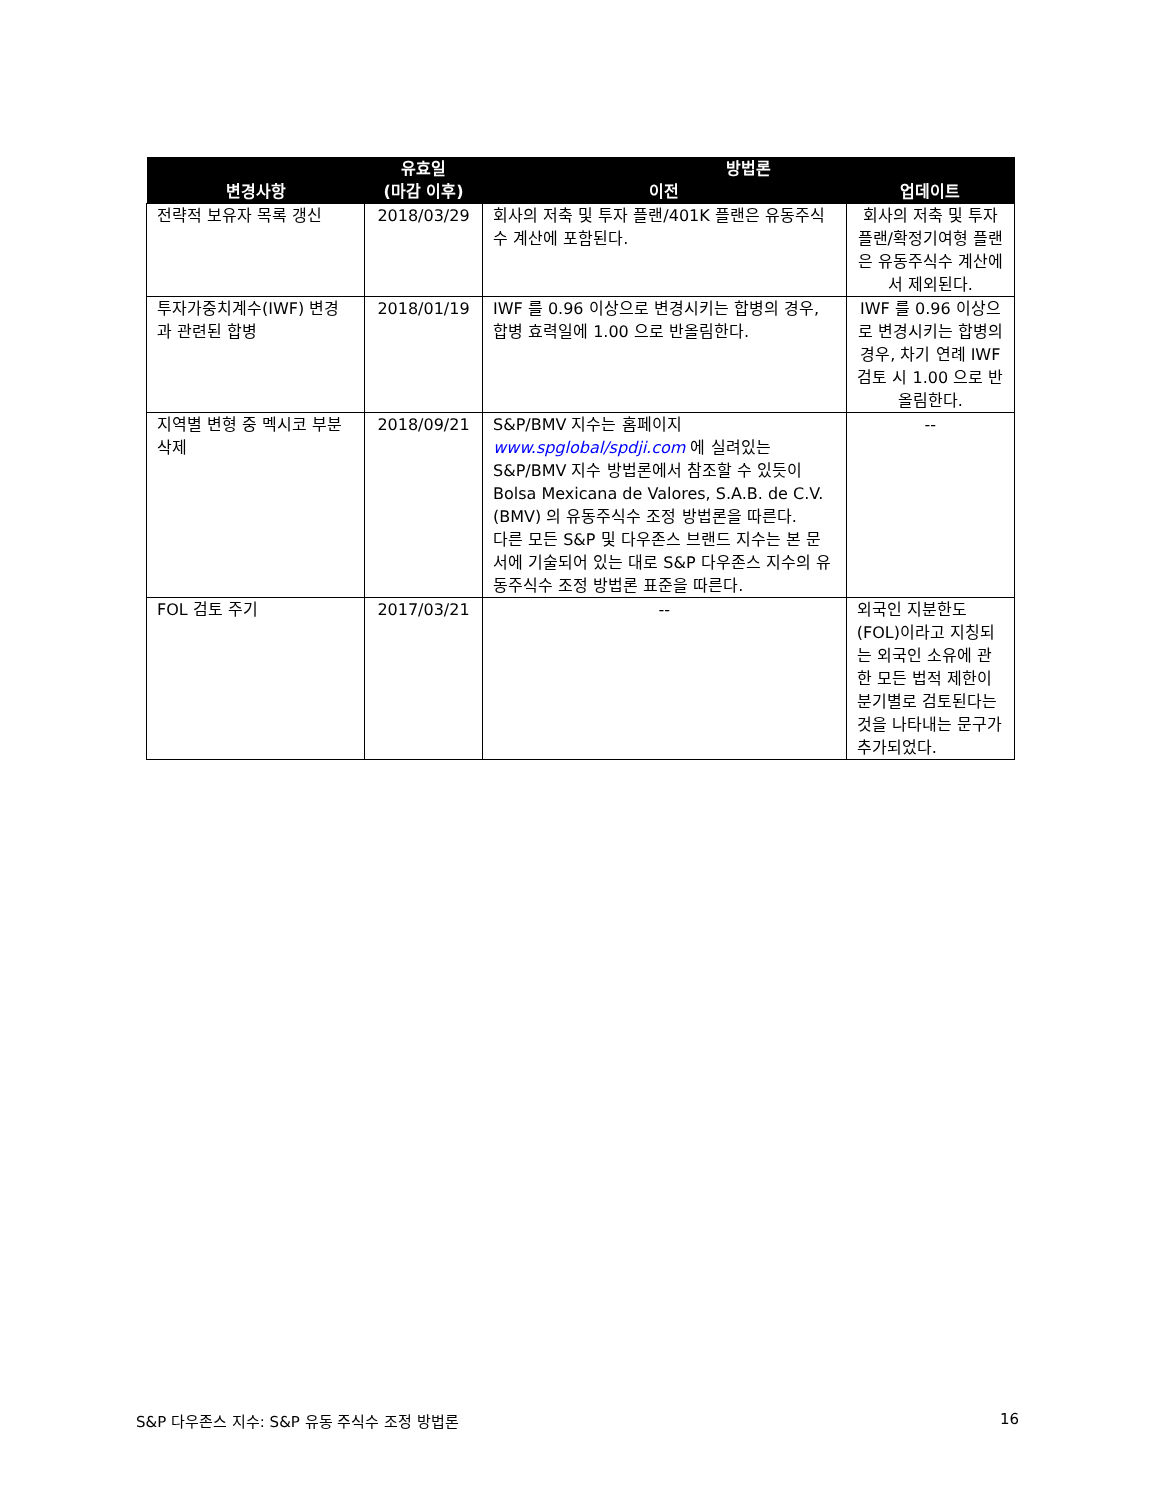| 변경사항 | 유효일 (마감 이후) | 방법론 | |
| --- | --- | --- | --- |
| | | 이전 | 업데이트 |
| 전략적 보유자 목록 갱신 | 2018/03/29 | 회사의 저축 및 투자 플랜/401K 플랜은 유동주식수 계산에 포함된다. | 회사의 저축 및 투자 플랜/확정기여형 플랜은 유동주식수 계산에서 제외된다. |
| 투자가중치계수(IWF) 변경과 관련된 합병 | 2018/01/19 | IWF 를 0.96 이상으로 변경시키는 합병의 경우, 합병 효력일에 1.00 으로 반올림한다. | IWF 를 0.96 이상으로 변경시키는 합병의 경우, 차기 연례 IWF 검토 시 1.00 으로 반올림한다. |
| 지역별 변형 중 멕시코 부분 삭제 | 2018/09/21 | S&P/BMV 지수는 홈페이지 www.spglobal/spdji.com 에 실려있는 S&P/BMV 지수 방법론에서 참조할 수 있듯이 Bolsa Mexicana de Valores, S.A.B. de C.V. (BMV) 의 유동주식수 조정 방법론을 따른다. 다른 모든 S&P 및 다우존스 브랜드 지수는 본 문서에 기술되어 있는 대로 S&P 다우존스 지수의 유동주식수 조정 방법론 표준을 따른다. | -- |
| FOL 검토 주기 | 2017/03/21 | -- | 외국인 지분한도(FOL)이라고 지칭되는 외국인 소유에 관한 모든 법적 제한이 분기별로 검토된다는 것을 나타내는 문구가 추가되었다. |
S&P 다우존스 지수: S&P 유동 주식수 조정 방법론 16